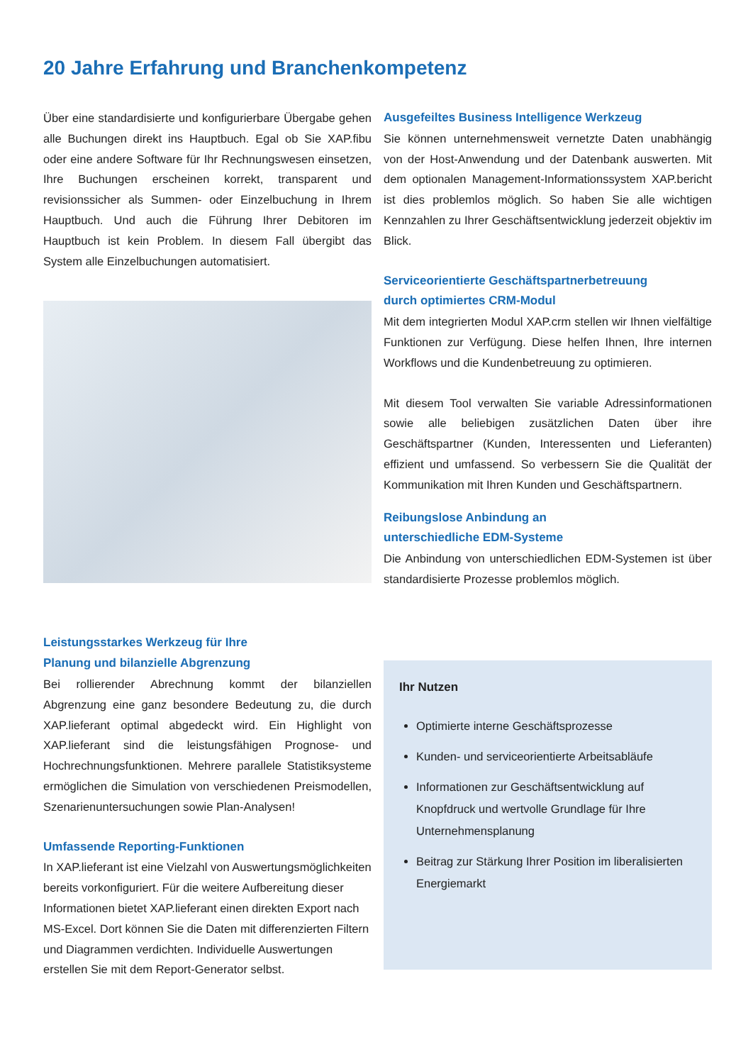20 Jahre Erfahrung und Branchenkompetenz
Über eine standardisierte und konfigurierbare Übergabe gehen alle Buchungen direkt ins Hauptbuch. Egal ob Sie XAP.fibu oder eine andere Software für Ihr Rechnungswesen einsetzen, Ihre Buchungen erscheinen korrekt, transparent und revisionssicher als Summen- oder Einzelbuchung in Ihrem Hauptbuch. Und auch die Führung Ihrer Debitoren im Hauptbuch ist kein Problem. In diesem Fall übergibt das System alle Einzelbuchungen automatisiert.
Leistungsstarkes Werkzeug für Ihre
Planung und bilanzielle Abgrenzung
Bei rollierender Abrechnung kommt der bilanziellen Abgrenzung eine ganz besondere Bedeutung zu, die durch XAP.lieferant optimal abgedeckt wird. Ein Highlight von XAP.lieferant sind die leistungsfähigen Prognose- und Hochrechnungsfunktionen. Mehrere parallele Statistiksysteme ermöglichen die Simulation von verschiedenen Preismodellen, Szenarienuntersuchungen sowie Plan-Analysen!
Umfassende Reporting-Funktionen
In XAP.lieferant ist eine Vielzahl von Auswertungsmöglichkeiten bereits vorkonfiguriert. Für die weitere Aufbereitung dieser Informationen bietet XAP.lieferant einen direkten Export nach MS-Excel. Dort können Sie die Daten mit differenzierten Filtern und Diagrammen verdichten. Individuelle Auswertungen erstellen Sie mit dem Report-Generator selbst.
Ausgefeiltes Business Intelligence Werkzeug
Sie können unternehmensweit vernetzte Daten unabhängig von der Host-Anwendung und der Datenbank auswerten. Mit dem optionalen Management-Informationssystem XAP.bericht ist dies problemlos möglich. So haben Sie alle wichtigen Kennzahlen zu Ihrer Geschäftsentwicklung jederzeit objektiv im Blick.
Serviceorientierte Geschäftspartnerbetreuung
durch optimiertes CRM-Modul
Mit dem integrierten Modul XAP.crm stellen wir Ihnen vielfältige Funktionen zur Verfügung. Diese helfen Ihnen, Ihre internen Workflows und die Kundenbetreuung zu optimieren.
Mit diesem Tool verwalten Sie variable Adressinformationen sowie alle beliebigen zusätzlichen Daten über ihre Geschäftspartner (Kunden, Interessenten und Lieferanten) effizient und umfassend. So verbessern Sie die Qualität der Kommunikation mit Ihren Kunden und Geschäftspartnern.
Reibungslose Anbindung an
unterschiedliche EDM-Systeme
Die Anbindung von unterschiedlichen EDM-Systemen ist über standardisierte Prozesse problemlos möglich.
Ihr Nutzen
Optimierte interne Geschäftsprozesse
Kunden- und serviceorientierte Arbeitsabläufe
Informationen zur Geschäftsentwicklung auf Knopfdruck und wertvolle Grundlage für Ihre Unternehmensplanung
Beitrag zur Stärkung Ihrer Position im liberalisierten Energiemarkt